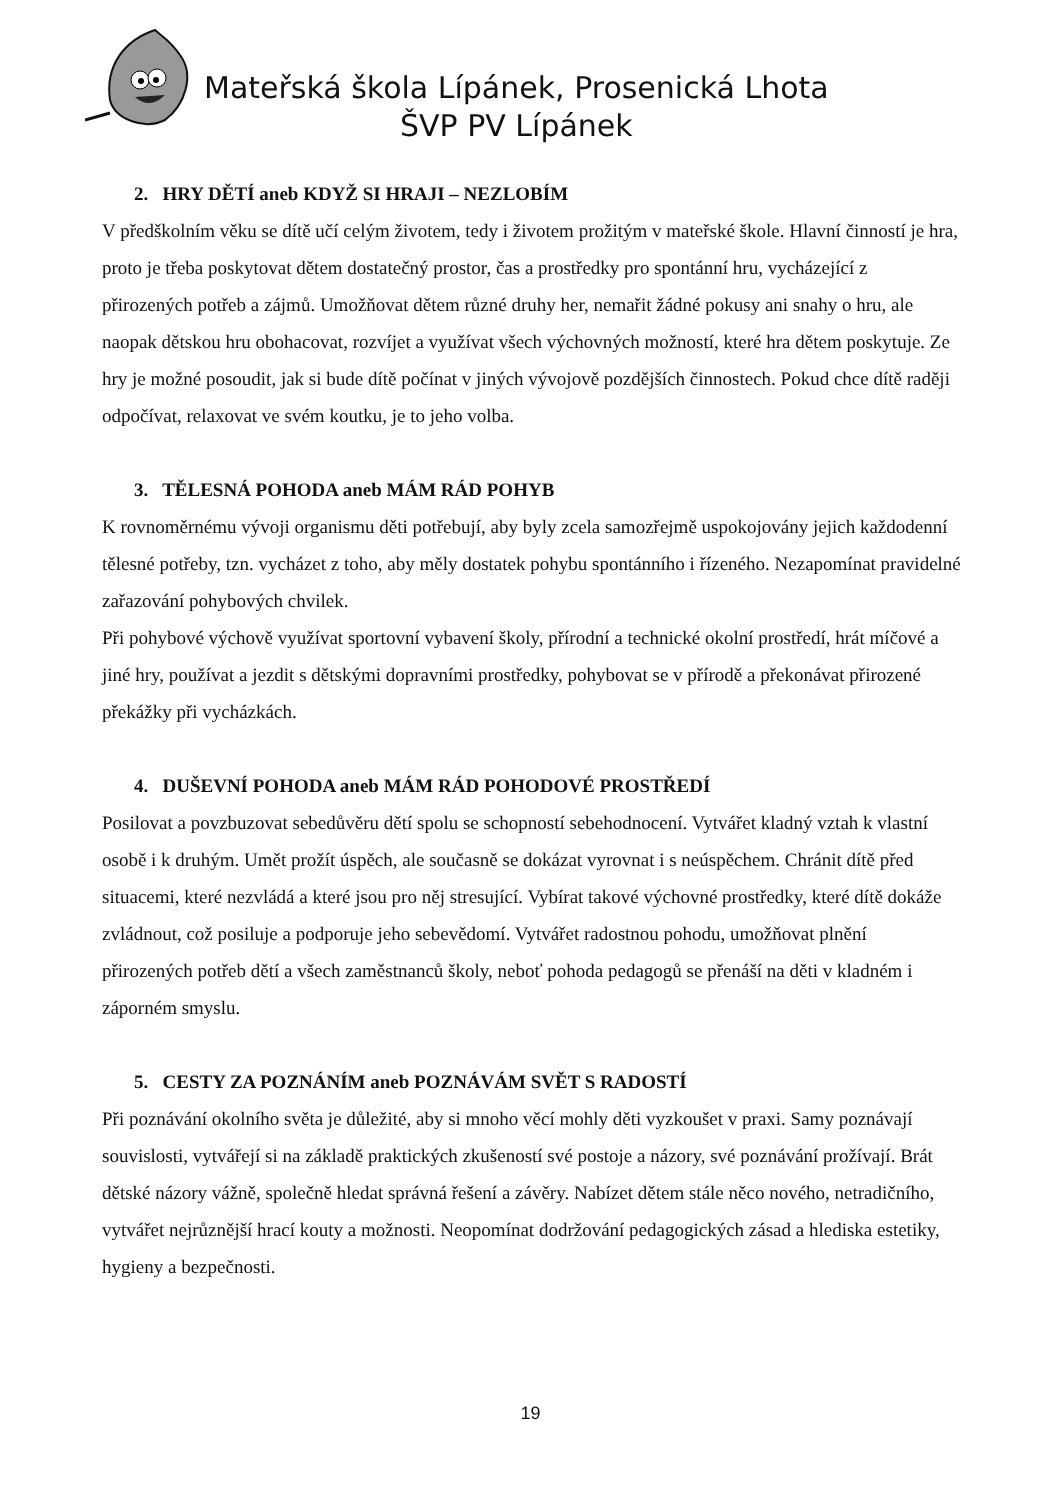Mateřská škola Lípánek, Prosenická Lhota
ŠVP PV Lípánek
2. HRY DĚTÍ aneb KDYŽ SI HRAJI – NEZLOBÍM
V předškolním věku se dítě učí celým životem, tedy i životem prožitým v mateřské škole. Hlavní činností je hra, proto je třeba poskytovat dětem dostatečný prostor, čas a prostředky pro spontánní hru, vycházející z přirozených potřeb a zájmů. Umožňovat dětem různé druhy her, nemařit žádné pokusy ani snahy o hru, ale naopak dětskou hru obohacovat, rozvíjet a využívat všech výchovných možností, které hra dětem poskytuje. Ze hry je možné posoudit, jak si bude dítě počínat v jiných vývojově pozdějších činnostech. Pokud chce dítě raději odpočívat, relaxovat ve svém koutku, je to jeho volba.
3. TĚLESNÁ POHODA aneb MÁM RÁD POHYB
K rovnoměrnému vývoji organismu děti potřebují, aby byly zcela samozřejmě uspokojovány jejich každodenní tělesné potřeby, tzn. vycházet z toho, aby měly dostatek pohybu spontánního i řízeného. Nezapomínat pravidelné zařazování pohybových chvilek.
Při pohybové výchově využívat sportovní vybavení školy, přírodní a technické okolní prostředí, hrát míčové a jiné hry, používat a jezdit s dětskými dopravními prostředky, pohybovat se v přírodě a překonávat přirozené překážky při vycházkách.
4. DUŠEVNÍ POHODA aneb MÁM RÁD POHODOVÉ PROSTŘEDÍ
Posilovat a povzbuzovat sebedůvěru dětí spolu se schopností sebehodnocení. Vytvářet kladný vztah k vlastní osobě i k druhým. Umět prožít úspěch, ale současně se dokázat vyrovnat i s neúspěchem. Chránit dítě před situacemi, které nezvládá a které jsou pro něj stresující. Vybírat takové výchovné prostředky, které dítě dokáže zvládnout, což posiluje a podporuje jeho sebevědomí. Vytvářet radostnou pohodu, umožňovat plnění přirozených potřeb dětí a všech zaměstnanců školy, neboť pohoda pedagogů se přenáší na děti v kladném i záporném smyslu.
5. CESTY ZA POZNÁNÍM aneb POZNÁVÁM SVĚT S RADOSTÍ
Při poznávání okolního světa je důležité, aby si mnoho věcí mohly děti vyzkoušet v praxi. Samy poznávají souvislosti, vytvářejí si na základě praktických zkušeností své postoje a názory, své poznávání prožívají. Brát dětské názory vážně, společně hledat správná řešení a závěry. Nabízet dětem stále něco nového, netradičního, vytvářet nejrůznější hrací kouty a možnosti. Neopomínat dodržování pedagogických zásad a hlediska estetiky, hygieny a bezpečnosti.
19